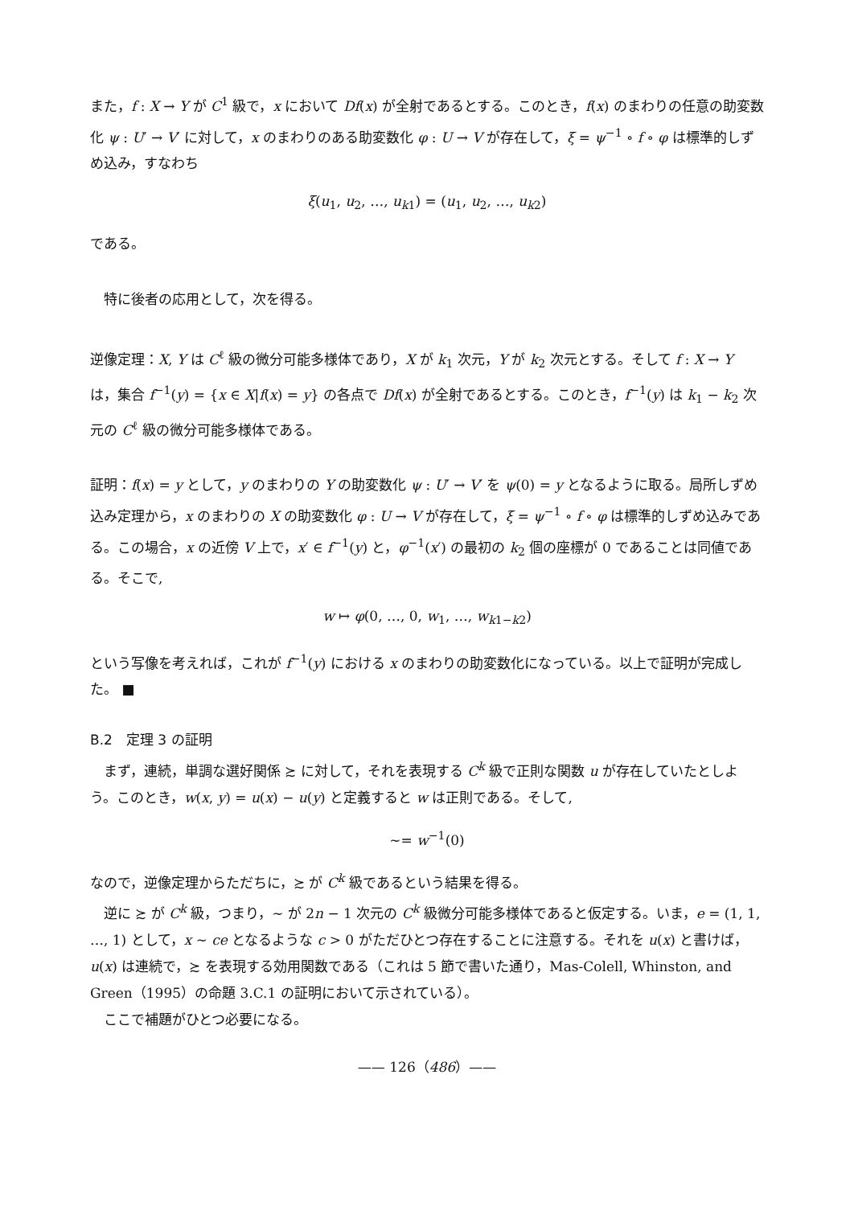また，f : X → Y が C<sup>1</sup> 級で，x において Df(x) が全射であるとする。このとき，f(x) のまわりの任意の助変数化 ψ : U′ → V′ に対して，x のまわりのある助変数化 φ : U → V が存在して，ξ = ψ<sup>−1</sup> ∘ f ∘ φ は標準的しずめ込み，すなわち
ξ(u<sub>1</sub>, u<sub>2</sub>, …, u<sub>k1</sub>) = (u<sub>1</sub>, u<sub>2</sub>, …, u<sub>k2</sub>)
である。
特に後者の応用として，次を得る。
逆像定理：X, Y は C<sup>ℓ</sup> 級の微分可能多様体であり，X が k<sub>1</sub> 次元，Y が k<sub>2</sub> 次元とする。そして f : X → Y は，集合 f<sup>−1</sup>(y) = {x ∈ X|f(x) = y} の各点で Df(x) が全射であるとする。このとき，f<sup>−1</sup>(y) は k<sub>1</sub> − k<sub>2</sub> 次元の C<sup>ℓ</sup> 級の微分可能多様体である。
証明：f(x) = y として，y のまわりの Y の助変数化 ψ : U′ → V′ を ψ(0) = y となるように取る。局所しずめ込み定理から，x のまわりの X の助変数化 φ : U → V が存在して，ξ = ψ<sup>−1</sup> ∘ f ∘ φ は標準的しずめ込みである。この場合，x の近傍 V 上で，x′ ∈ f<sup>−1</sup>(y) と，φ<sup>−1</sup>(x′) の最初の k<sub>2</sub> 個の座標が 0 であることは同値である。そこで,
w ↦ φ(0, …, 0, w<sub>1</sub>, …, w<sub>k1−k2</sub>)
という写像を考えれば，これが f<sup>−1</sup>(y) における x のまわりの助変数化になっている。以上で証明が完成した。 ■
B.2　定理 3 の証明
まず，連続，単調な選好関係 ≿ に対して，それを表現する C<sup>k</sup> 級で正則な関数 u が存在していたとしよう。このとき，w(x, y) = u(x) − u(y) と定義すると w は正則である。そして,
∼= w<sup>−1</sup>(0)
なので，逆像定理からただちに，≿ が C<sup>k</sup> 級であるという結果を得る。
逆に ≿ が C<sup>k</sup> 級，つまり，∼ が 2n − 1 次元の C<sup>k</sup> 級微分可能多様体であると仮定する。いま，e = (1, 1, …, 1) として，x ∼ ce となるような c > 0 がただひとつ存在することに注意する。それを u(x) と書けば，u(x) は連続で，≿ を表現する効用関数である（これは 5 節で書いた通り，Mas-Colell, Whinston, and Green（1995）の命題 3.C.1 の証明において示されている）。
ここで補題がひとつ必要になる。
—— 126（486）——